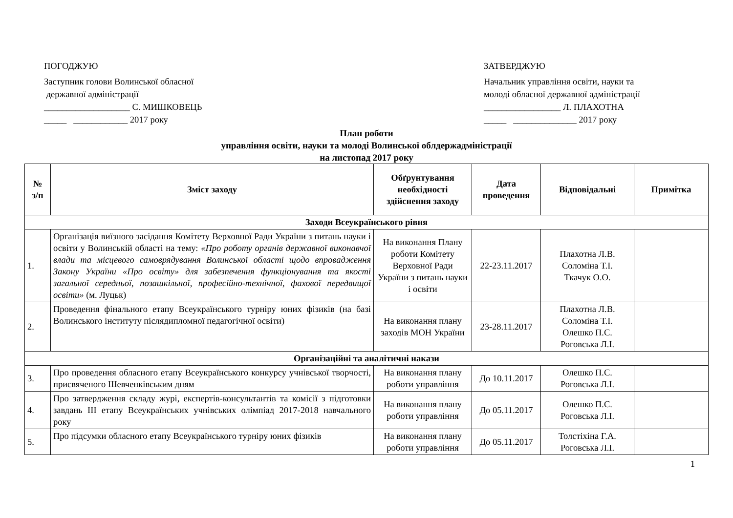ПОГОДЖУЮ
Заступник голови Волинської обласної
державної адміністрації
___________________ С. МИШКОВЕЦЬ
_____ ____________ 2017 року
ЗАТВЕРДЖУЮ
Начальник управління освіти, науки та молоді обласної державної адміністрації
_________________ Л. ПЛАХОТНА
_____ ______________ 2017 року
План роботи
управління освіти, науки та молоді Волинської облдержадміністрації
на листопад 2017 року
| № з/п | Зміст заходу | Обґрунтування необхідності здійснення заходу | Дата проведення | Відповідальні | Примітка |
| --- | --- | --- | --- | --- | --- |
| Заходи Всеукраїнського рівня | | | | | |
| 1. | Організація виїзного засідання Комітету Верховної Ради України з питань науки і освіти у Волинській області на тему: «Про роботу органів державної виконавчої влади та місцевого самоврядування Волинської області щодо впровадження Закону України «Про освіту» для забезпечення функціонування та якості загальної середньої, позашкільної, професійно-технічної, фахової передвищої освіти» (м. Луцьк) | На виконання Плану роботи Комітету Верховної Ради України з питань науки і освіти | 22-23.11.2017 | Плахотна Л.В. Соломіна Т.І. Ткачук О.О. | |
| 2. | Проведення фінального етапу Всеукраїнського турніру юних фізиків (на базі Волинського інституту післядипломної педагогічної освіти) | На виконання плану заходів МОН України | 23-28.11.2017 | Плахотна Л.В. Соломіна Т.І. Олешко П.С. Роговська Л.І. | |
| Організаційні та аналітичні накази | | | | | |
| 3. | Про проведення обласного етапу Всеукраїнського конкурсу учнівської творчості, присвяченого Шевченківським дням | На виконання плану роботи управління | До 10.11.2017 | Олешко П.С. Роговська Л.І. | |
| 4. | Про затвердження складу журі, експертів-консультантів та комісії з підготовки завдань ІІІ етапу Всеукраїнських учнівських олімпіад 2017-2018 навчального року | На виконання плану роботи управління | До 05.11.2017 | Олешко П.С. Роговська Л.І. | |
| 5. | Про підсумки обласного етапу Всеукраїнського турніру юних фізиків | На виконання плану роботи управління | До 05.11.2017 | Толстіхіна Г.А. Роговська Л.І. | |
1